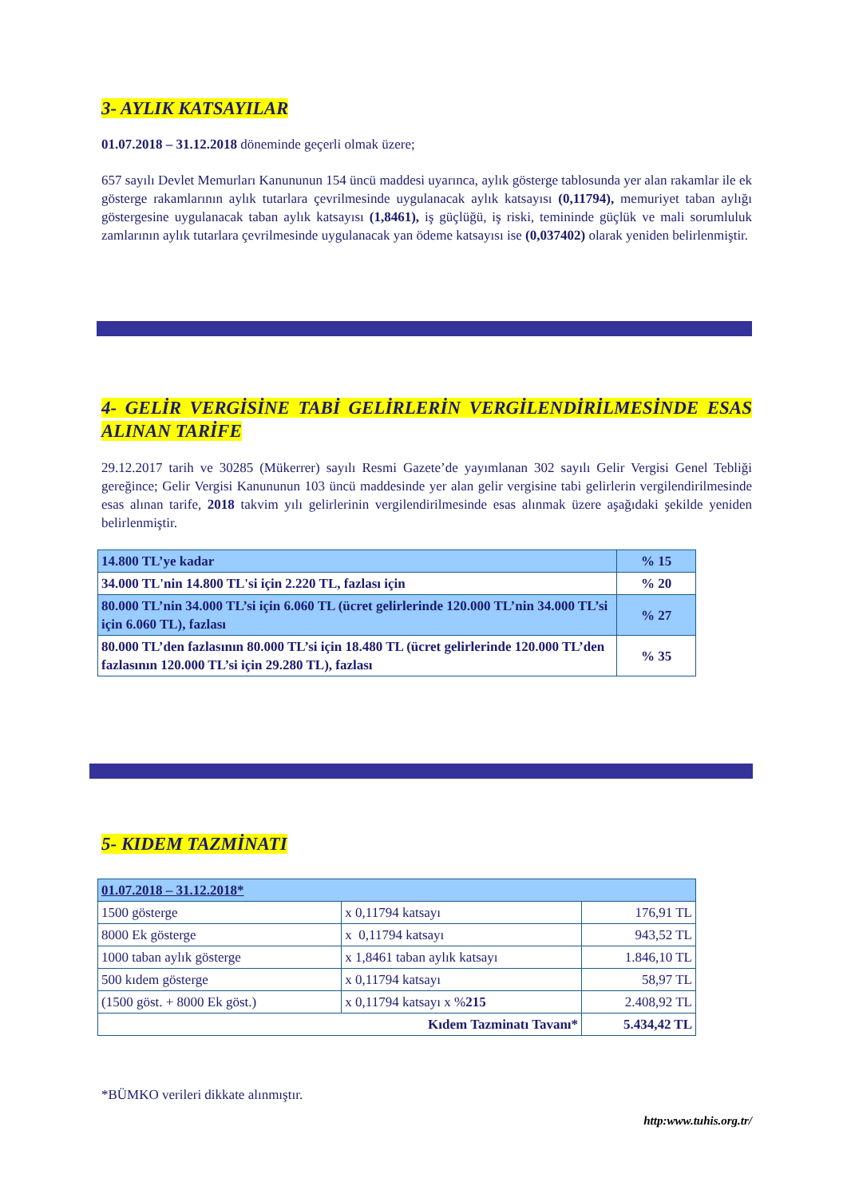3- AYLIK KATSAYILAR
01.07.2018 – 31.12.2018 döneminde geçerli olmak üzere;
657 sayılı Devlet Memurları Kanununun 154 üncü maddesi uyarınca, aylık gösterge tablosunda yer alan rakamlar ile ek gösterge rakamlarının aylık tutarlara çevrilmesinde uygulanacak aylık katsayısı (0,11794), memuriyet taban aylığı göstergesine uygulanacak taban aylık katsayısı (1,8461), iş güçlüğü, iş riski, temininde güçlük ve mali sorumluluk zamlarının aylık tutarlara çevrilmesinde uygulanacak yan ödeme katsayısı ise (0,037402) olarak yeniden belirlenmiştir.
4- GELİR VERGİSİNE TABİ GELİRLERİN VERGİLENDİRİLMESİNDE ESAS ALINAN TARİFE
29.12.2017 tarih ve 30285 (Mükerrer) sayılı Resmi Gazete’de yayımlanan 302 sayılı Gelir Vergisi Genel Tebliği gereğince; Gelir Vergisi Kanununun 103 üncü maddesinde yer alan gelir vergisine tabi gelirlerin vergilendirilmesinde esas alınan tarife, 2018 takvim yılı gelirlerinin vergilendirilmesinde esas alınmak üzere aşağıdaki şekilde yeniden belirlenmiştir.
| 14.800 TL’ye kadar | % 15 |
| 34.000 TL'nin 14.800 TL'si için 2.220 TL, fazlası için | % 20 |
| 80.000 TL’nin 34.000 TL’si için 6.060 TL (ücret gelirlerinde 120.000 TL’nin 34.000 TL’si için 6.060 TL), fazlası | % 27 |
| 80.000 TL’den fazlasının 80.000 TL’si için 18.480 TL (ücret gelirlerinde 120.000 TL’den fazlasının 120.000 TL’si için 29.280 TL), fazlası | % 35 |
5- KIDEM TAZMİNATI
| 01.07.2018 – 31.12.2018* | | |
| 1500 gösterge | x 0,11794 katsayı | 176,91 TL |
| 8000 Ek gösterge | x 0,11794 katsayı | 943,52 TL |
| 1000 taban aylık gösterge | x 1,8461 taban aylık katsayı | 1.846,10 TL |
| 500 kıdem gösterge | x 0,11794 katsayı | 58,97 TL |
| (1500 göst. + 8000 Ek göst.) | x 0,11794 katsayı x % 215 | 2.408,92 TL |
| Kıdem Tazminatı Tavanı* | | 5.434,42 TL |
*BÜMKO verileri dikkate alınmıştır.
http:www.tuhis.org.tr/